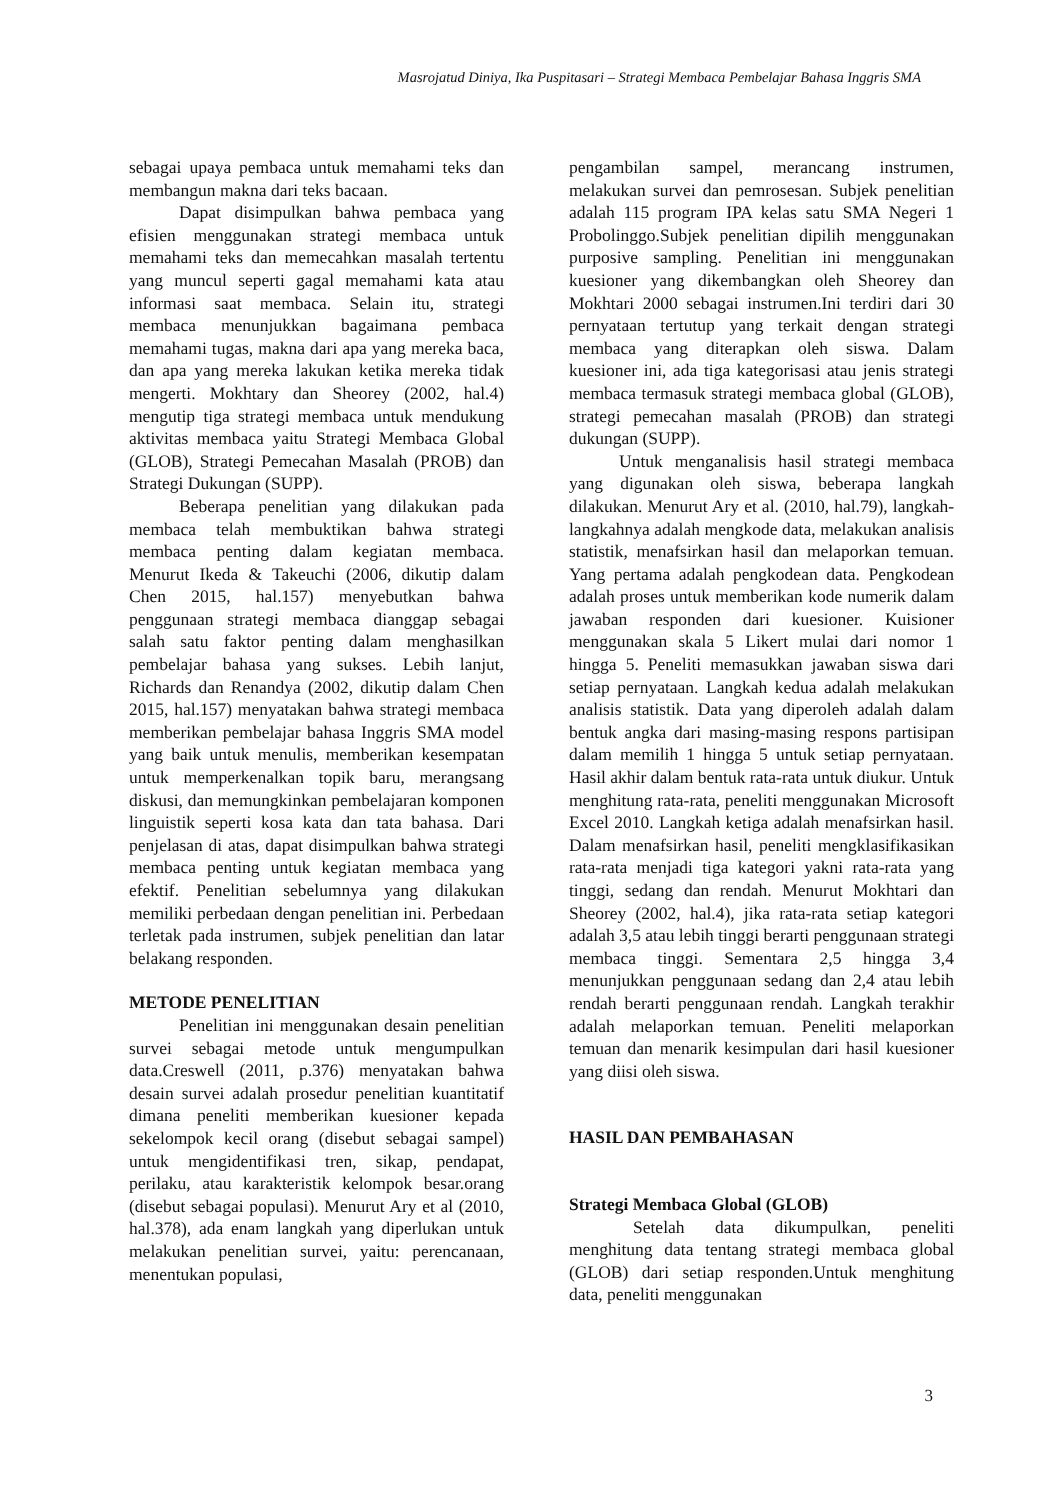Masrojatud Diniya, Ika Puspitasari – Strategi Membaca Pembelajar Bahasa Inggris SMA
sebagai upaya pembaca untuk memahami teks dan membangun makna dari teks bacaan.
Dapat disimpulkan bahwa pembaca yang efisien menggunakan strategi membaca untuk memahami teks dan memecahkan masalah tertentu yang muncul seperti gagal memahami kata atau informasi saat membaca. Selain itu, strategi membaca menunjukkan bagaimana pembaca memahami tugas, makna dari apa yang mereka baca, dan apa yang mereka lakukan ketika mereka tidak mengerti. Mokhtary dan Sheorey (2002, hal.4) mengutip tiga strategi membaca untuk mendukung aktivitas membaca yaitu Strategi Membaca Global (GLOB), Strategi Pemecahan Masalah (PROB) dan Strategi Dukungan (SUPP).
Beberapa penelitian yang dilakukan pada membaca telah membuktikan bahwa strategi membaca penting dalam kegiatan membaca. Menurut Ikeda & Takeuchi (2006, dikutip dalam Chen 2015, hal.157) menyebutkan bahwa penggunaan strategi membaca dianggap sebagai salah satu faktor penting dalam menghasilkan pembelajar bahasa yang sukses. Lebih lanjut, Richards dan Renandya (2002, dikutip dalam Chen 2015, hal.157) menyatakan bahwa strategi membaca memberikan pembelajar bahasa Inggris SMA model yang baik untuk menulis, memberikan kesempatan untuk memperkenalkan topik baru, merangsang diskusi, dan memungkinkan pembelajaran komponen linguistik seperti kosa kata dan tata bahasa. Dari penjelasan di atas, dapat disimpulkan bahwa strategi membaca penting untuk kegiatan membaca yang efektif. Penelitian sebelumnya yang dilakukan memiliki perbedaan dengan penelitian ini. Perbedaan terletak pada instrumen, subjek penelitian dan latar belakang responden.
METODE PENELITIAN
Penelitian ini menggunakan desain penelitian survei sebagai metode untuk mengumpulkan data.Creswell (2011, p.376) menyatakan bahwa desain survei adalah prosedur penelitian kuantitatif dimana peneliti memberikan kuesioner kepada sekelompok kecil orang (disebut sebagai sampel) untuk mengidentifikasi tren, sikap, pendapat, perilaku, atau karakteristik kelompok besar.orang (disebut sebagai populasi). Menurut Ary et al (2010, hal.378), ada enam langkah yang diperlukan untuk melakukan penelitian survei, yaitu: perencanaan, menentukan populasi,
pengambilan sampel, merancang instrumen, melakukan survei dan pemrosesan. Subjek penelitian adalah 115 program IPA kelas satu SMA Negeri 1 Probolinggo.Subjek penelitian dipilih menggunakan purposive sampling. Penelitian ini menggunakan kuesioner yang dikembangkan oleh Sheorey dan Mokhtari 2000 sebagai instrumen.Ini terdiri dari 30 pernyataan tertutup yang terkait dengan strategi membaca yang diterapkan oleh siswa. Dalam kuesioner ini, ada tiga kategorisasi atau jenis strategi membaca termasuk strategi membaca global (GLOB), strategi pemecahan masalah (PROB) dan strategi dukungan (SUPP).
Untuk menganalisis hasil strategi membaca yang digunakan oleh siswa, beberapa langkah dilakukan. Menurut Ary et al. (2010, hal.79), langkah-langkahnya adalah mengkode data, melakukan analisis statistik, menafsirkan hasil dan melaporkan temuan. Yang pertama adalah pengkodean data. Pengkodean adalah proses untuk memberikan kode numerik dalam jawaban responden dari kuesioner. Kuisioner menggunakan skala 5 Likert mulai dari nomor 1 hingga 5. Peneliti memasukkan jawaban siswa dari setiap pernyataan. Langkah kedua adalah melakukan analisis statistik. Data yang diperoleh adalah dalam bentuk angka dari masing-masing respons partisipan dalam memilih 1 hingga 5 untuk setiap pernyataan. Hasil akhir dalam bentuk rata-rata untuk diukur. Untuk menghitung rata-rata, peneliti menggunakan Microsoft Excel 2010. Langkah ketiga adalah menafsirkan hasil. Dalam menafsirkan hasil, peneliti mengklasifikasikan rata-rata menjadi tiga kategori yakni rata-rata yang tinggi, sedang dan rendah. Menurut Mokhtari dan Sheorey (2002, hal.4), jika rata-rata setiap kategori adalah 3,5 atau lebih tinggi berarti penggunaan strategi membaca tinggi. Sementara 2,5 hingga 3,4 menunjukkan penggunaan sedang dan 2,4 atau lebih rendah berarti penggunaan rendah. Langkah terakhir adalah melaporkan temuan. Peneliti melaporkan temuan dan menarik kesimpulan dari hasil kuesioner yang diisi oleh siswa.
HASIL DAN PEMBAHASAN
Strategi Membaca Global (GLOB)
Setelah data dikumpulkan, peneliti menghitung data tentang strategi membaca global (GLOB) dari setiap responden.Untuk menghitung data, peneliti menggunakan
3